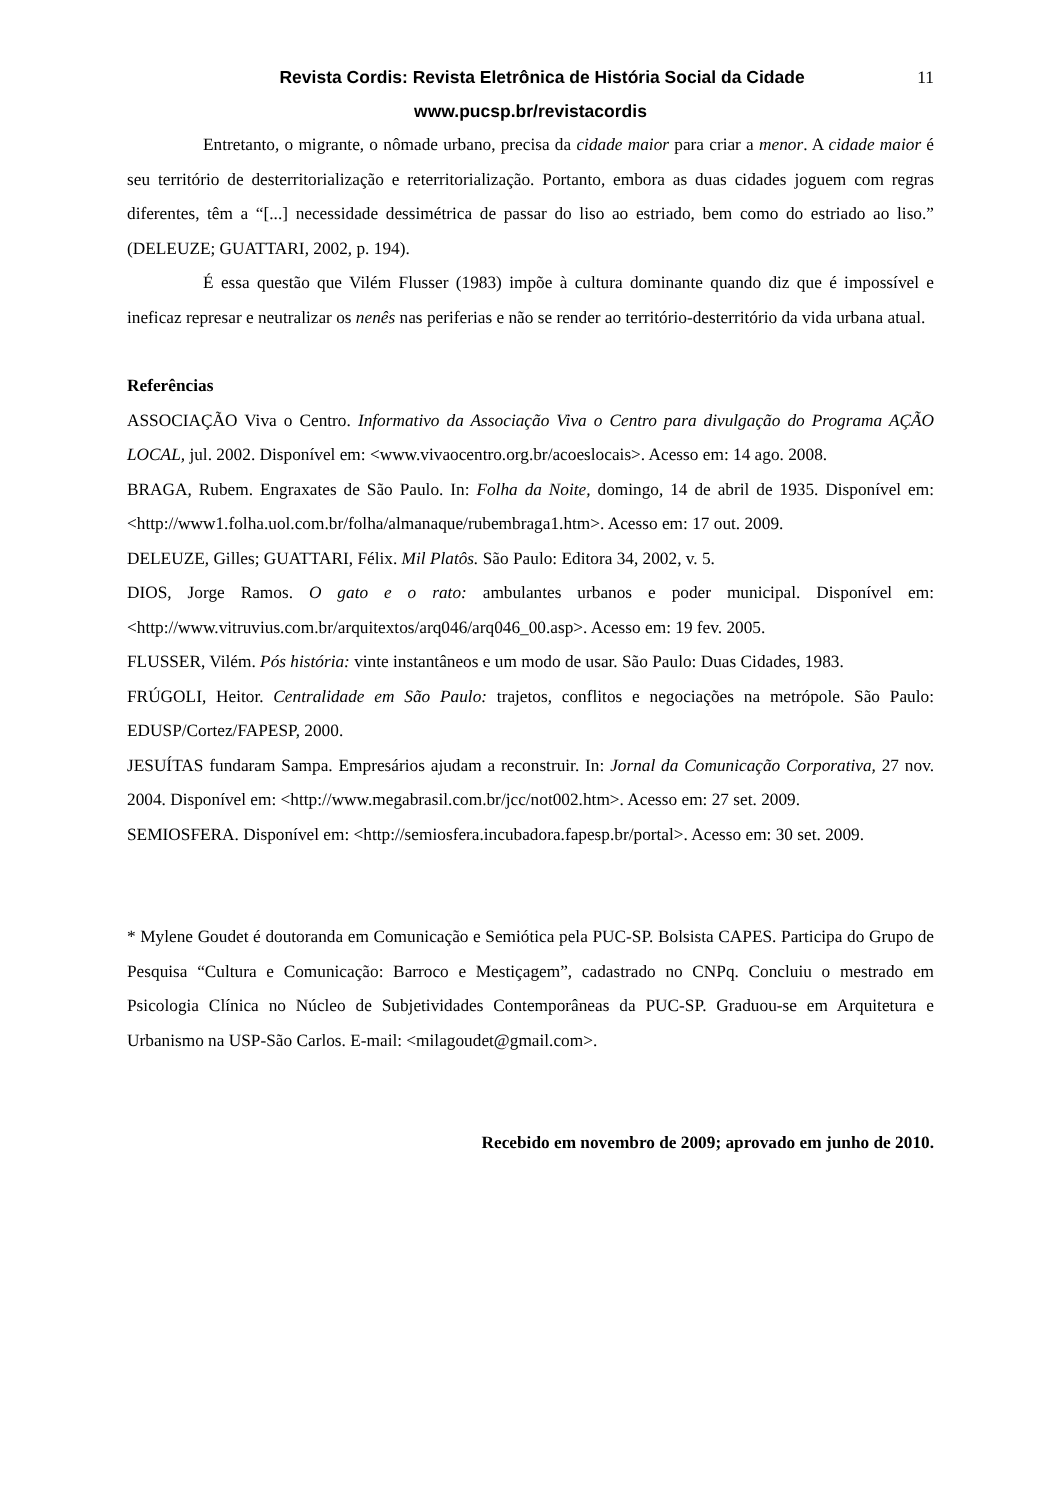Revista Cordis: Revista Eletrônica de História Social da Cidade
11
www.pucsp.br/revistacordis
Entretanto, o migrante, o nômade urbano, precisa da cidade maior para criar a menor. A cidade maior é seu território de desterritorialização e reterritorialização. Portanto, embora as duas cidades joguem com regras diferentes, têm a “[...] necessidade dessimétrica de passar do liso ao estriado, bem como do estriado ao liso.” (DELEUZE; GUATTARI, 2002, p. 194).
É essa questão que Vilém Flusser (1983) impõe à cultura dominante quando diz que é impossível e ineficaz represar e neutralizar os nenês nas periferias e não se render ao território-desterritório da vida urbana atual.
Referências
ASSOCIAÇÃO Viva o Centro. Informativo da Associação Viva o Centro para divulgação do Programa AÇÃO LOCAL, jul. 2002. Disponível em: <www.vivaocentro.org.br/acoeslocais>. Acesso em: 14 ago. 2008.
BRAGA, Rubem. Engraxates de São Paulo. In: Folha da Noite, domingo, 14 de abril de 1935. Disponível em: <http://www1.folha.uol.com.br/folha/almanaque/rubembraga1.htm>. Acesso em: 17 out. 2009.
DELEUZE, Gilles; GUATTARI, Félix. Mil Platôs. São Paulo: Editora 34, 2002, v. 5.
DIOS, Jorge Ramos. O gato e o rato: ambulantes urbanos e poder municipal. Disponível em: <http://www.vitruvius.com.br/arquitextos/arq046/arq046_00.asp>. Acesso em: 19 fev. 2005.
FLUSSER, Vilém. Pós história: vinte instantâneos e um modo de usar. São Paulo: Duas Cidades, 1983.
FRÚGOLI, Heitor. Centralidade em São Paulo: trajetos, conflitos e negociações na metrópole. São Paulo: EDUSP/Cortez/FAPESP, 2000.
JESUÍTAS fundaram Sampa. Empresários ajudam a reconstruir. In: Jornal da Comunicação Corporativa, 27 nov. 2004. Disponível em: <http://www.megabrasil.com.br/jcc/not002.htm>. Acesso em: 27 set. 2009.
SEMIOSFERA. Disponível em: <http://semiosfera.incubadora.fapesp.br/portal>. Acesso em: 30 set. 2009.
* Mylene Goudet é doutoranda em Comunicação e Semiótica pela PUC-SP. Bolsista CAPES. Participa do Grupo de Pesquisa “Cultura e Comunicação: Barroco e Mestiçagem”, cadastrado no CNPq. Concluiu o mestrado em Psicologia Clínica no Núcleo de Subjetividades Contemporâneas da PUC-SP. Graduou-se em Arquitetura e Urbanismo na USP-São Carlos. E-mail: <milagoudet@gmail.com>.
Recebido em novembro de 2009; aprovado em junho de 2010.